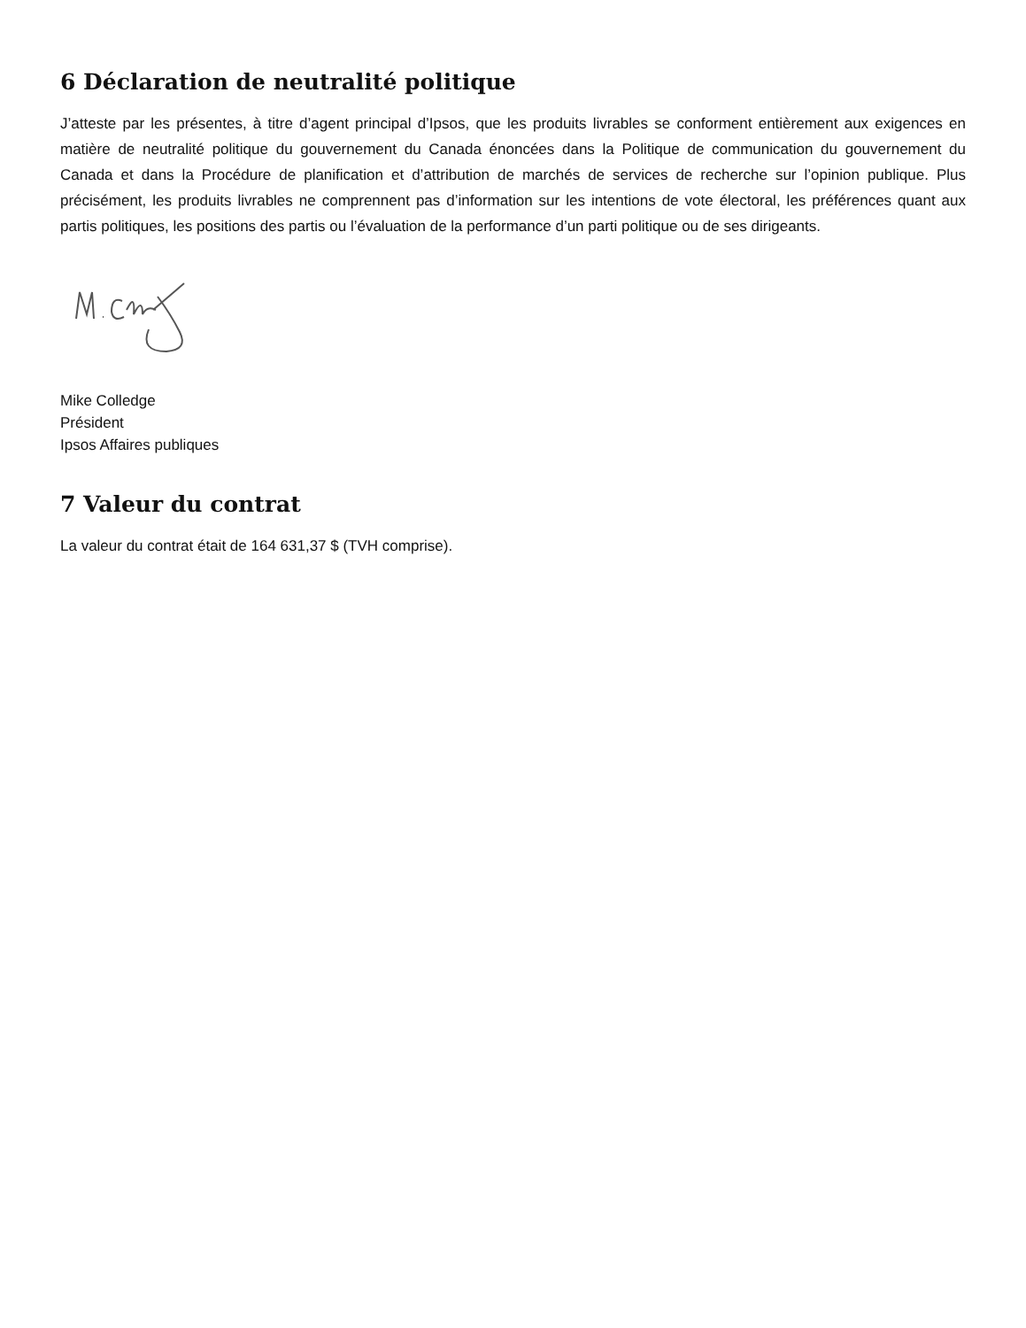6 Déclaration de neutralité politique
J’atteste par les présentes, à titre d’agent principal d’Ipsos, que les produits livrables se conforment entièrement aux exigences en matière de neutralité politique du gouvernement du Canada énoncées dans la Politique de communication du gouvernement du Canada et dans la Procédure de planification et d’attribution de marchés de services de recherche sur l’opinion publique. Plus précisément, les produits livrables ne comprennent pas d’information sur les intentions de vote électoral, les préférences quant aux partis politiques, les positions des partis ou l’évaluation de la performance d’un parti politique ou de ses dirigeants.
Mike Colledge
Président
Ipsos Affaires publiques
7 Valeur du contrat
La valeur du contrat était de 164 631,37 $ (TVH comprise).